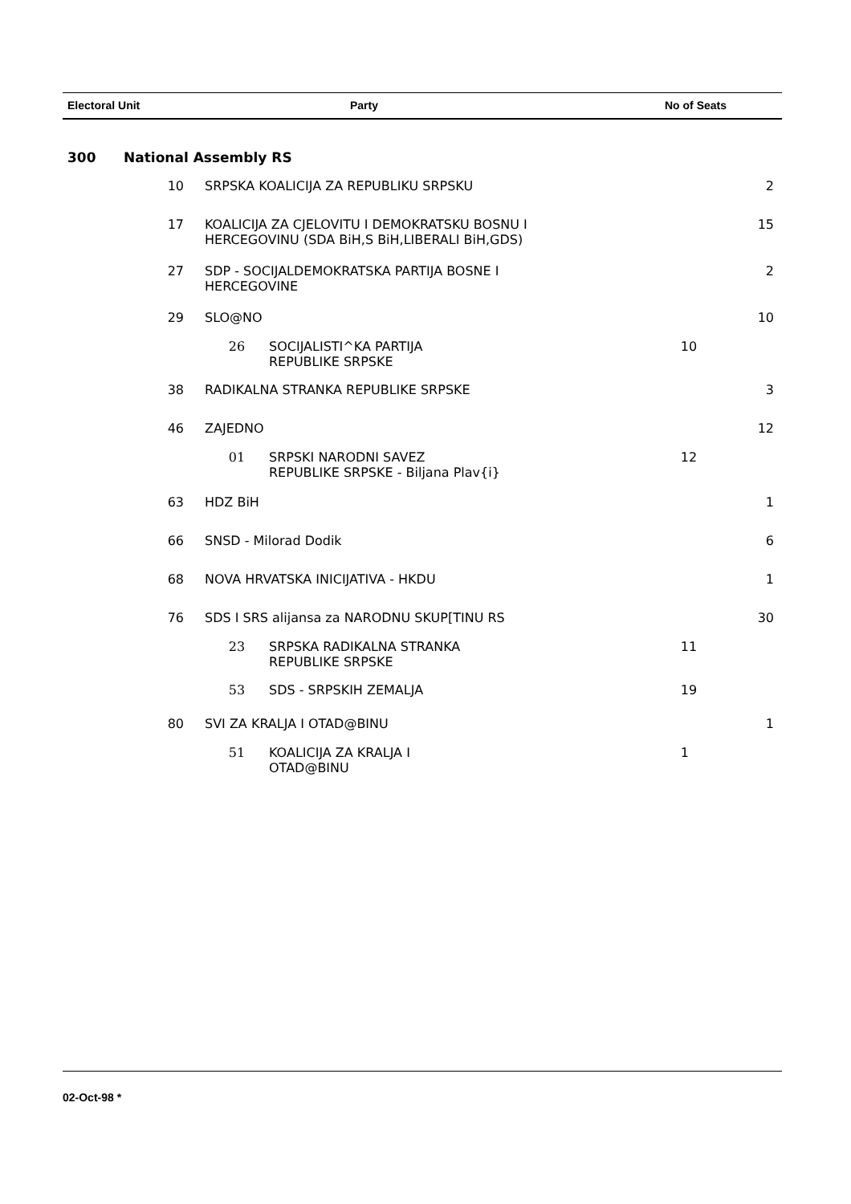| Electoral Unit | Party | No of Seats |
| --- | --- | --- |
300 National Assembly RS
| 10 | SRPSKA KOALICIJA ZA REPUBLIKU SRPSKU | | | 2 |
| 17 | KOALICIJA ZA CJELOVITU I DEMOKRATSKU BOSNU I HERCEGOVINU (SDA BiH,S BiH,LIBERALI BiH,GDS) | | | 15 |
| 27 | SDP - SOCIJALDEMOKRATSKA PARTIJA BOSNE I HERCEGOVINE | | | 2 |
| 29 | SLO@NO | | | 10 |
| | 26 | SOCIJALISTI^KA PARTIJA REPUBLIKE SRPSKE | 10 | |
| 38 | RADIKALNA STRANKA REPUBLIKE SRPSKE | | | 3 |
| 46 | ZAJEDNO | | | 12 |
| | 01 | SRPSKI NARODNI SAVEZ REPUBLIKE SRPSKE - Biljana Plav{i} | 12 | |
| 63 | HDZ BiH | | | 1 |
| 66 | SNSD - Milorad Dodik | | | 6 |
| 68 | NOVA HRVATSKA INICIJATIVA - HKDU | | | 1 |
| 76 | SDS I SRS alijansa za NARODNU SKUP[TINU RS | | | 30 |
| | 23 | SRPSKA RADIKALNA STRANKA REPUBLIKE SRPSKE | 11 | |
| | 53 | SDS - SRPSKIH ZEMALJA | 19 | |
| 80 | SVI ZA KRALJA I OTAD@BINU | | | 1 |
| | 51 | KOALICIJA ZA KRALJA I OTAD@BINU | 1 | |
02-Oct-98 *